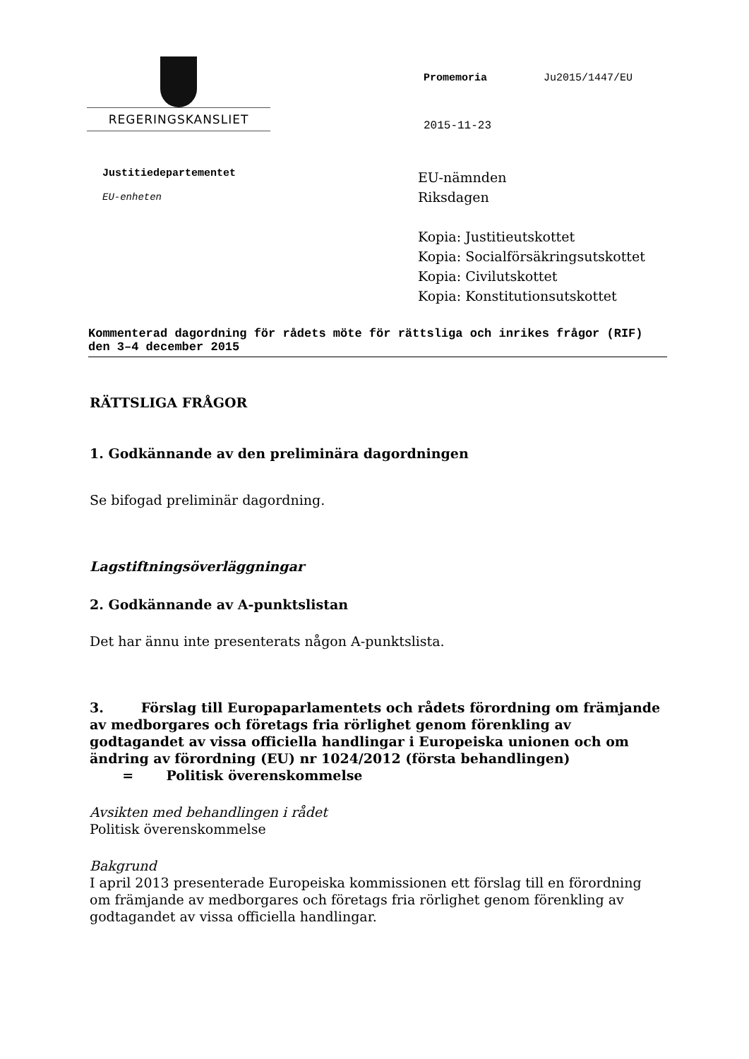REGERINGSKANSLIET
Promemoria Ju2015/1447/EU
2015-11-23
Justitiedepartementet
EU-enheten
EU-nämnden
Riksdagen
Kopia: Justitieutskottet
Kopia: Socialförsäkringsutskottet
Kopia: Civilutskottet
Kopia: Konstitutionsutskottet
Kommenterad dagordning för rådets möte för rättsliga och inrikes frågor (RIF) den 3–4 december 2015
RÄTTSLIGA FRÅGOR
1. Godkännande av den preliminära dagordningen
Se bifogad preliminär dagordning.
Lagstiftningsöverläggningar
2. Godkännande av A-punktslistan
Det har ännu inte presenterats någon A-punktslista.
3. Förslag till Europaparlamentets och rådets förordning om främjande av medborgares och företags fria rörlighet genom förenkling av godtagandet av vissa officiella handlingar i Europeiska unionen och om ändring av förordning (EU) nr 1024/2012 (första behandlingen)
= Politisk överenskommelse
Avsikten med behandlingen i rådet
Politisk överenskommelse
Bakgrund
I april 2013 presenterade Europeiska kommissionen ett förslag till en förordning om främjande av medborgares och företags fria rörlighet genom förenkling av godtagandet av vissa officiella handlingar.